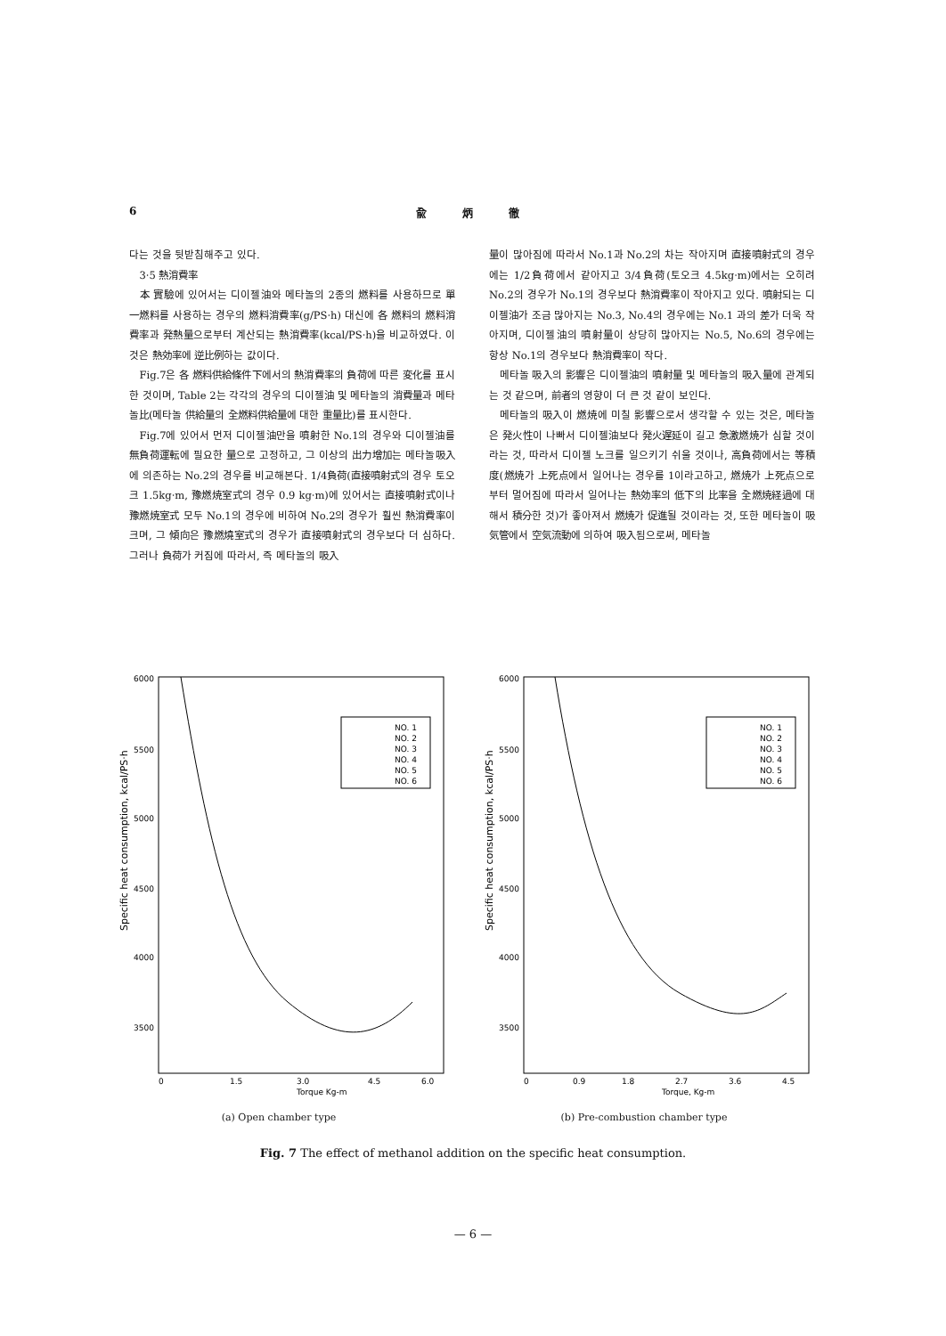6 兪 炳 徹
다는 것을 뒷받침해주고 있다.
3·5 熱消費率
本 實驗에 있어서는 디이젤油와 메타놀의 2종의 燃料를 사용하므로 單一燃料를 사용하는 경우의 燃料消費率(g/PS·h) 대신에 各 燃料의 燃料消費率과 発熱量으로부터 계산되는 熱消費率(kcal/PS·h)을 비교하였다. 이것은 熱効率에 逆比例하는 값이다.
Fig.7은 各 燃料供給條件下에서의 熱消費率의 負荷에 따른 変化를 표시한 것이며, Table 2는 각각의 경우의 디이젤油 및 메타놀의 消費量과 메타놀比(메타놀 供給量의 全燃料供給量에 대한 重量比)를 표시한다.
Fig.7에 있어서 먼저 디이젤油만을 噴射한 No.1의 경우와 디이젤油를 無負荷運転에 필요한 量으로 고정하고, 그 이상의 出力增加는 메타놀吸入에 의존하는 No.2의 경우를 비교해본다. 1/4負荷(直接噴射式의 경우 토오크 1.5kg·m, 豫燃焼室式의 경우 0.9 kg·m)에 있어서는 直接噴射式이나 豫燃焼室式 모두 No.1의 경우에 비하여 No.2의 경우가 훨씬 熱消費率이 크며, 그 傾向은 豫燃燒室式의 경우가 直接噴射式의 경우보다 더 심하다. 그러나 負荷가 커짐에 따라서, 즉 메타놀의 吸入
量이 많아짐에 따라서 No.1과 No.2의 차는 작아지며 直接噴射式의 경우에는 1/2負荷에서 같아지고 3/4負荷(토오크 4.5kg·m)에서는 오히려 No.2의 경우가 No.1의 경우보다 熱消費率이 작아지고 있다. 噴射되는 디이젤油가 조금 많아지는 No.3, No.4의 경우에는 No.1 과의 差가 더욱 작아지며, 디이젤油의 噴射量이 상당히 많아지는 No.5, No.6의 경우에는 항상 No.1의 경우보다 熱消費率이 작다.
메타놀 吸入의 影響은 디이젤油의 噴射量 및 메타놀의 吸入量에 관계되는 것 같으며, 前者의 영향이 더 큰 것 같이 보인다.
메타놀의 吸入이 燃焼에 미칠 影響으로서 생각할 수 있는 것은, 메타놀은 発火性이 나빠서 디이젤油보다 発火遅延이 길고 急激燃焼가 심할 것이라는 것, 따라서 디이젤 노크를 일으키기 쉬울 것이나, 高負荷에서는 等積度(燃焼가 上死点에서 일어나는 경우를 1이라고하고, 燃焼가 上死点으로 부터 멀어짐에 따라서 일어나는 熱効率의 低下의 比率을 全燃焼経過에 대해서 積分한 것)가 좋아져서 燃焼가 促進될 것이라는 것, 또한 메타놀이 吸気管에서 空気流動에 의하여 吸入됨으로써, 메타놀
6000
5500
5000
4500
4000
3500
0
1.5
3.0
4.5
6.0
Torque Kg-m
Specific heat consumption, kcal/PS·h
NO. 1
NO. 2
NO. 3
NO. 4
NO. 5
NO. 6
(a) Open chamber type
6000
5500
5000
4500
4000
3500
0
0.9
1.8
2.7
3.6
4.5
Torque, Kg-m
Specific heat consumption, kcal/PS·h
NO. 1
NO. 2
NO. 3
NO. 4
NO. 5
NO. 6
(b) Pre-combustion chamber type
Fig. 7 The effect of methanol addition on the specific heat consumption.
— 6 —